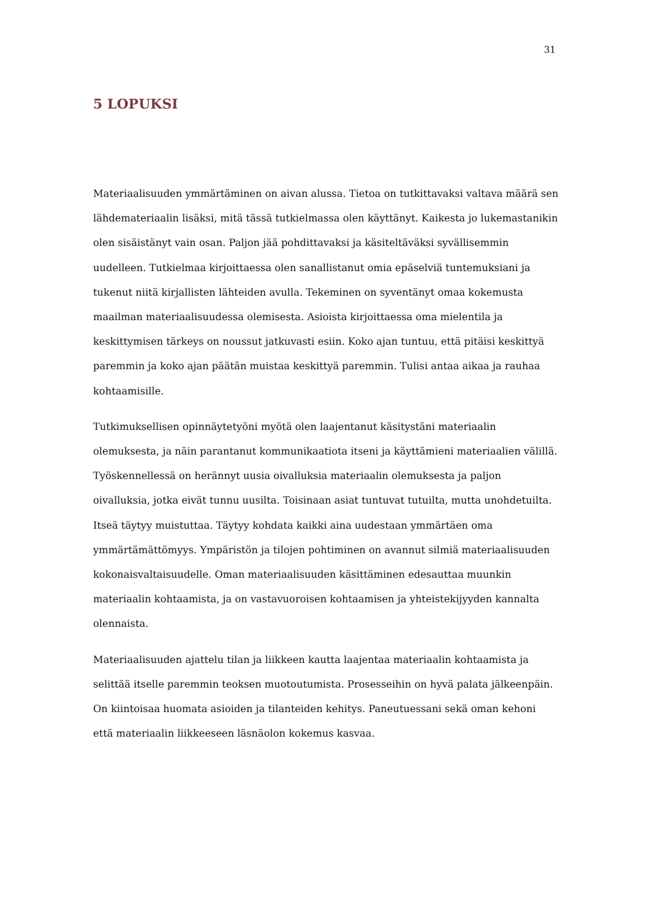31
5 LOPUKSI
Materiaalisuuden ymmärtäminen on aivan alussa. Tietoa on tutkittavaksi valtava määrä sen lähdemateriaalin lisäksi, mitä tässä tutkielmassa olen käyttänyt. Kaikesta jo lukemastanikin olen sisäistänyt vain osan. Paljon jää pohdittavaksi ja käsiteltäväksi syvällisemmin uudelleen. Tutkielmaa kirjoittaessa olen sanallistanut omia epäselviä tuntemuksiani ja tukenut niitä kirjallisten lähteiden avulla. Tekeminen on syventänyt omaa kokemusta maailman materiaalisuudessa olemisesta. Asioista kirjoittaessa oma mielentila ja keskittymisen tärkeys on noussut jatkuvasti esiin. Koko ajan tuntuu, että pitäisi keskittyä paremmin ja koko ajan päätän muistaa keskittyä paremmin. Tulisi antaa aikaa ja rauhaa kohtaamisille.
Tutkimuksellisen opinnäytetyöni myötä olen laajentanut käsitystäni materiaalin olemuksesta, ja näin parantanut kommunikaatiota itseni ja käyttämieni materiaalien välillä. Työskennellessä on herännyt uusia oivalluksia materiaalin olemuksesta ja paljon oivalluksia, jotka eivät tunnu uusilta. Toisinaan asiat tuntuvat tutuilta, mutta unohdetuilta. Itseä täytyy muistuttaa. Täytyy kohdata kaikki aina uudestaan ymmärtäen oma ymmärtämättömyys. Ympäristön ja tilojen pohtiminen on avannut silmiä materiaalisuuden kokonaisvaltaisuudelle. Oman materiaalisuuden käsittäminen edesauttaa muunkin materiaalin kohtaamista, ja on vastavuoroisen kohtaamisen ja yhteistekijyyden kannalta olennaista.
Materiaalisuuden ajattelu tilan ja liikkeen kautta laajentaa materiaalin kohtaamista ja selittää itselle paremmin teoksen muotoutumista. Prosesseihin on hyvä palata jälkeenpäin. On kiintoisaa huomata asioiden ja tilanteiden kehitys. Paneutuessani sekä oman kehoni että materiaalin liikkeeseen läsnäolon kokemus kasvaa.